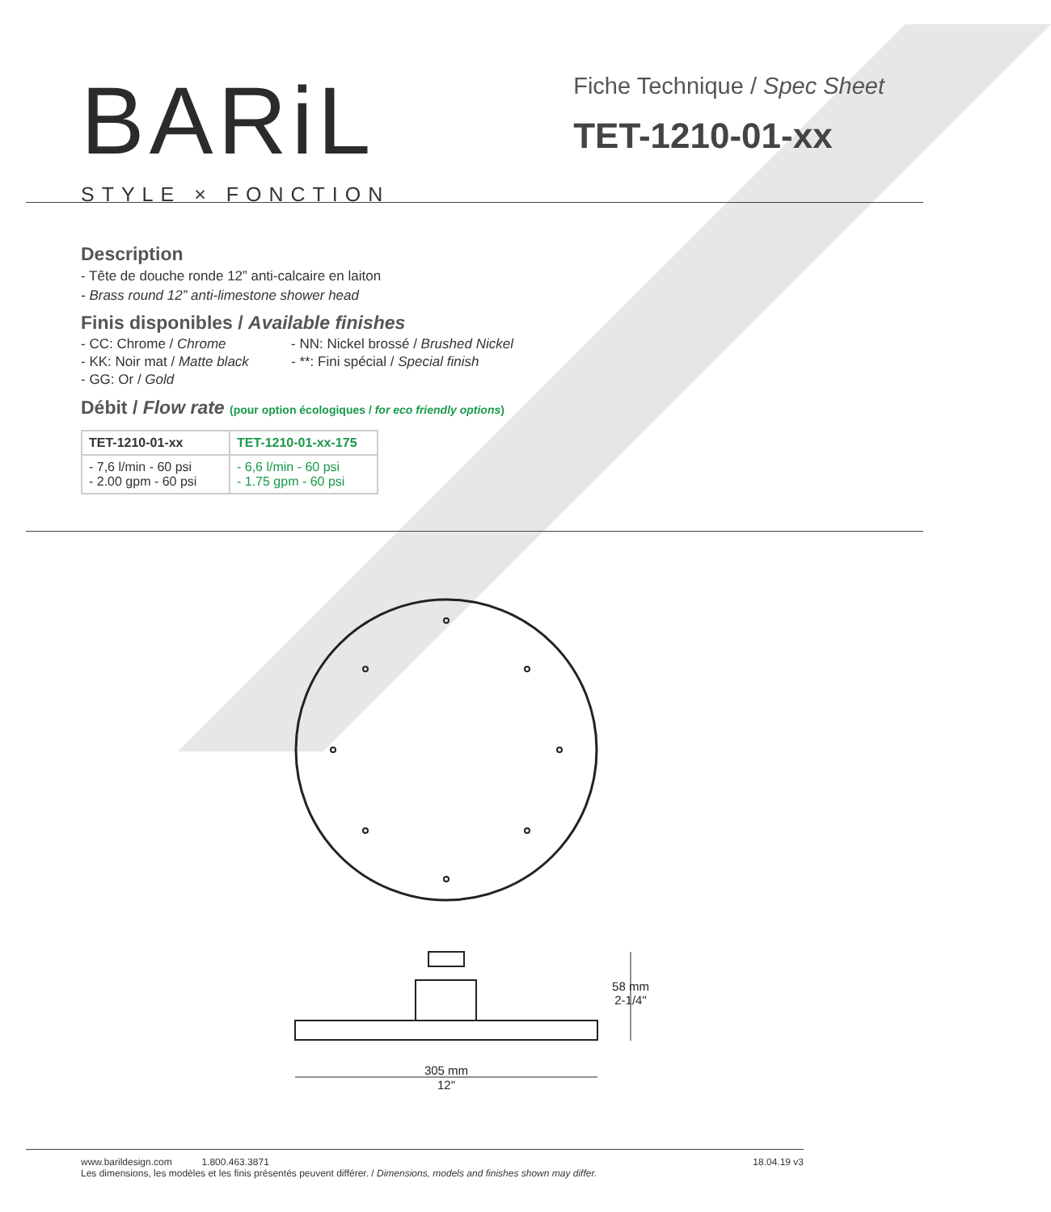BARiL
STYLE × FONCTION
Fiche Technique / Spec Sheet
TET-1210-01-xx
Description
- Tête de douche ronde 12” anti-calcaire en laiton
- Brass round 12” anti-limestone shower head
Finis disponibles / Available finishes
- CC: Chrome / Chrome
- NN: Nickel brossé / Brushed Nickel
- KK: Noir mat / Matte black
- **: Fini spécial / Special finish
- GG: Or / Gold
Débit / Flow rate (pour option écologiques / for eco friendly options)
| TET-1210-01-xx | TET-1210-01-xx-175 |
| --- | --- |
| - 7,6 l/min - 60 psi - 2.00 gpm - 60 psi | - 6,6 l/min - 60 psi - 1.75 gpm - 60 psi |
305 mm
12"
58 mm
2-1/4"
www.barildesign.com 1.800.463.3871
Les dimensions, les modèles et les finis présentés peuvent différer. / Dimensions, models and finishes shown may differ.
18.04.19 v3